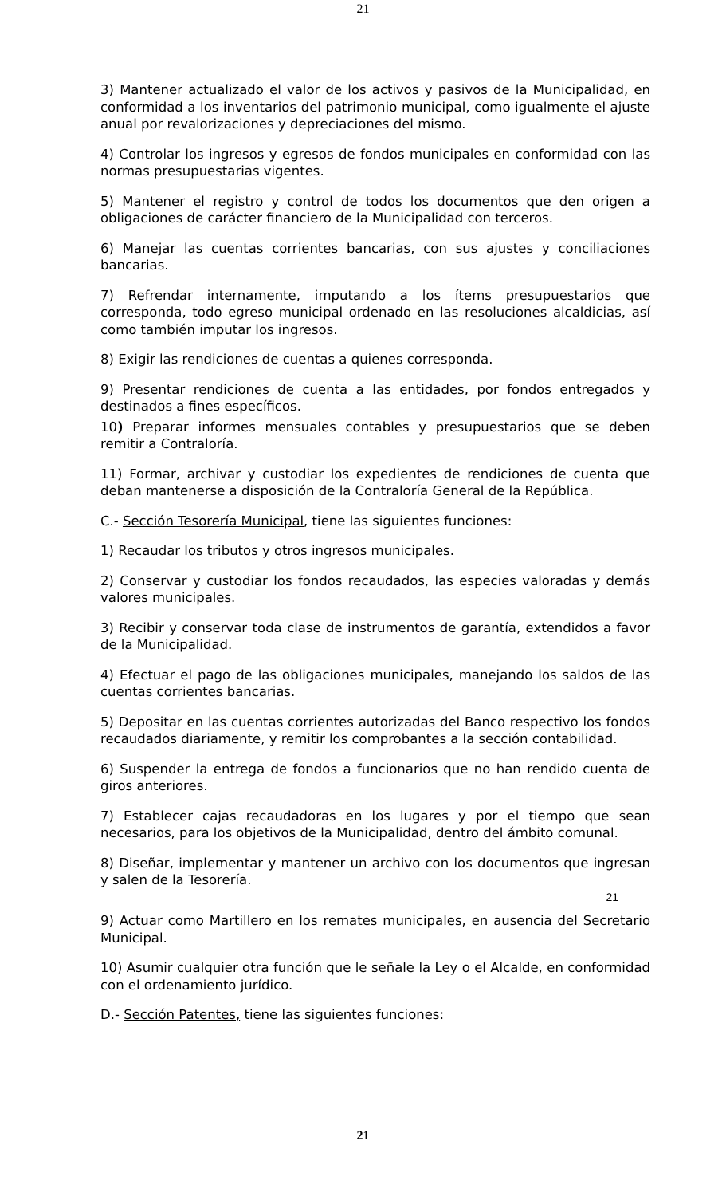21
3) Mantener actualizado el valor de los activos y pasivos de la Municipalidad, en conformidad a los inventarios del patrimonio municipal, como igualmente el ajuste anual por revalorizaciones y depreciaciones del mismo.
4) Controlar los ingresos y egresos de fondos municipales en conformidad con las normas presupuestarias vigentes.
5) Mantener el registro y control de todos los documentos que den origen a obligaciones de carácter financiero de la Municipalidad con terceros.
6) Manejar las cuentas corrientes bancarias, con sus ajustes y conciliaciones bancarias.
7) Refrendar internamente, imputando a los ítems presupuestarios que corresponda, todo egreso municipal ordenado en las resoluciones alcaldicias, así como también imputar los ingresos.
8) Exigir las rendiciones de cuentas a quienes corresponda.
9) Presentar rendiciones de cuenta a las entidades, por fondos entregados y destinados a fines específicos.
10) Preparar informes mensuales contables y presupuestarios que se deben remitir a Contraloría.
11) Formar, archivar y custodiar los expedientes de rendiciones de cuenta que deban mantenerse a disposición de la Contraloría General de la República.
C.- Sección Tesorería Municipal, tiene las siguientes funciones:
1) Recaudar los tributos y otros ingresos municipales.
2) Conservar y custodiar los fondos recaudados, las especies valoradas y demás valores municipales.
3) Recibir y conservar toda clase de instrumentos de garantía, extendidos a favor de la Municipalidad.
4) Efectuar el pago de las obligaciones municipales, manejando los saldos de las cuentas corrientes bancarias.
5) Depositar en las cuentas corrientes autorizadas del Banco respectivo los fondos recaudados diariamente, y remitir los comprobantes a la sección contabilidad.
6) Suspender la entrega de fondos a funcionarios que no han rendido cuenta de giros anteriores.
7) Establecer cajas recaudadoras en los lugares y por el tiempo que sean necesarios, para los objetivos de la Municipalidad, dentro del ámbito comunal.
8) Diseñar, implementar y mantener un archivo con los documentos que ingresan y salen de la Tesorería.
21
9) Actuar como Martillero en los remates municipales, en ausencia del Secretario Municipal.
10) Asumir cualquier otra función que le señale la Ley o el Alcalde, en conformidad con el ordenamiento jurídico.
D.- Sección Patentes, tiene las siguientes funciones:
21